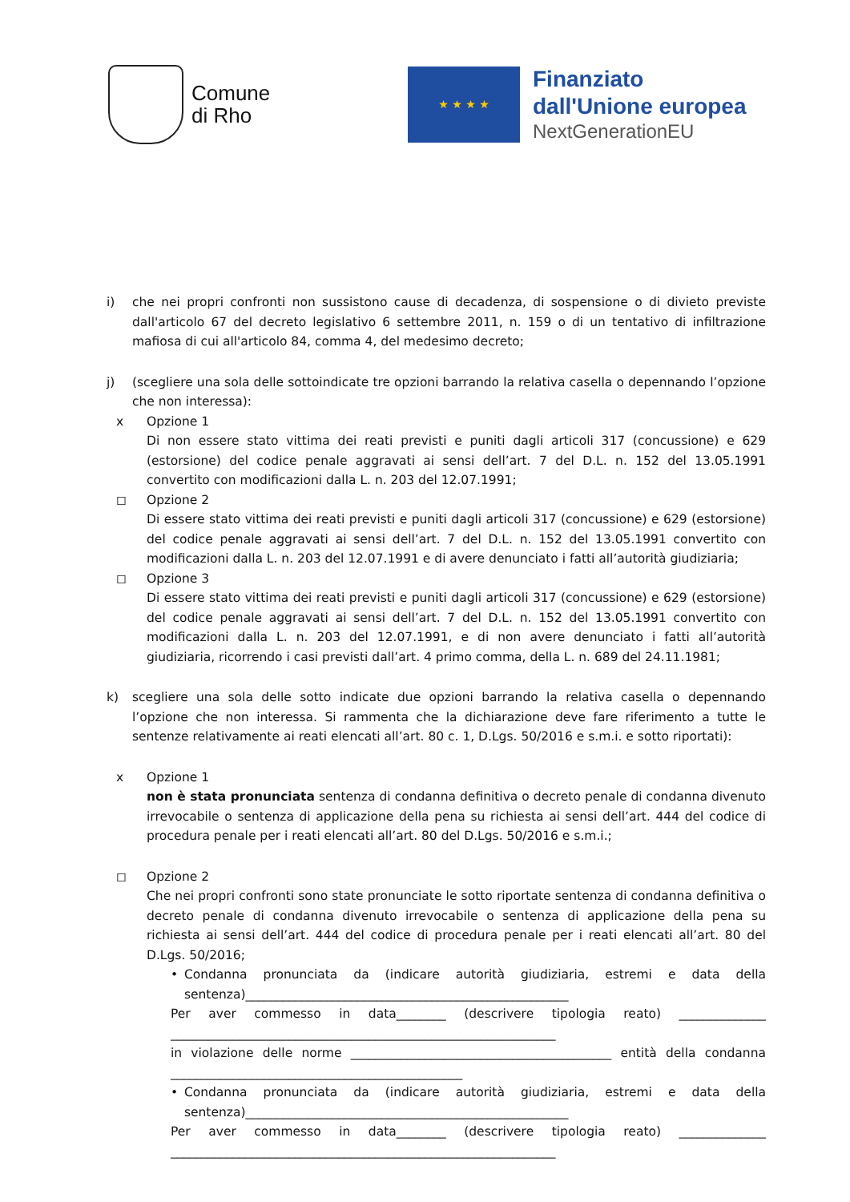Comune
di Rho
★ ★ ★ ★
Finanziato
dall'Unione europea
NextGenerationEU
i) che nei propri confronti non sussistono cause di decadenza, di sospensione o di divieto previste dall'articolo 67 del decreto legislativo 6 settembre 2011, n. 159 o di un tentativo di infiltrazione mafiosa di cui all'articolo 84, comma 4, del medesimo decreto;
j) (scegliere una sola delle sottoindicate tre opzioni barrando la relativa casella o depennando l’opzione che non interessa):
x Opzione 1
Di non essere stato vittima dei reati previsti e puniti dagli articoli 317 (concussione) e 629 (estorsione) del codice penale aggravati ai sensi dell’art. 7 del D.L. n. 152 del 13.05.1991 convertito con modificazioni dalla L. n. 203 del 12.07.1991;
◻ Opzione 2
Di essere stato vittima dei reati previsti e puniti dagli articoli 317 (concussione) e 629 (estorsione) del codice penale aggravati ai sensi dell’art. 7 del D.L. n. 152 del 13.05.1991 convertito con modificazioni dalla L. n. 203 del 12.07.1991 e di avere denunciato i fatti all’autorità giudiziaria;
◻ Opzione 3
Di essere stato vittima dei reati previsti e puniti dagli articoli 317 (concussione) e 629 (estorsione) del codice penale aggravati ai sensi dell’art. 7 del D.L. n. 152 del 13.05.1991 convertito con modificazioni dalla L. n. 203 del 12.07.1991, e di non avere denunciato i fatti all’autorità giudiziaria, ricorrendo i casi previsti dall’art. 4 primo comma, della L. n. 689 del 24.11.1981;
k) scegliere una sola delle sotto indicate due opzioni barrando la relativa casella o depennando l’opzione che non interessa. Si rammenta che la dichiarazione deve fare riferimento a tutte le sentenze relativamente ai reati elencati all’art. 80 c. 1, D.Lgs. 50/2016 e s.m.i. e sotto riportati):
x Opzione 1
non è stata pronunciata sentenza di condanna definitiva o decreto penale di condanna divenuto irrevocabile o sentenza di applicazione della pena su richiesta ai sensi dell’art. 444 del codice di procedura penale per i reati elencati all’art. 80 del D.Lgs. 50/2016 e s.m.i.;
◻ Opzione 2
Che nei propri confronti sono state pronunciate le sotto riportate sentenza di condanna definitiva o decreto penale di condanna divenuto irrevocabile o sentenza di applicazione della pena su richiesta ai sensi dell’art. 444 del codice di procedura penale per i reati elencati all’art. 80 del D.Lgs. 50/2016;
• Condanna pronunciata da (indicare autorità giudiziaria, estremi e data della sentenza)____________________________________________________
Per aver commesso in data________ (descrivere tipologia reato) ______________ ______________________________________________________________
in violazione delle norme __________________________________________ entità della condanna _______________________________________________
• Condanna pronunciata da (indicare autorità giudiziaria, estremi e data della sentenza)____________________________________________________
Per aver commesso in data________ (descrivere tipologia reato) ______________ ______________________________________________________________